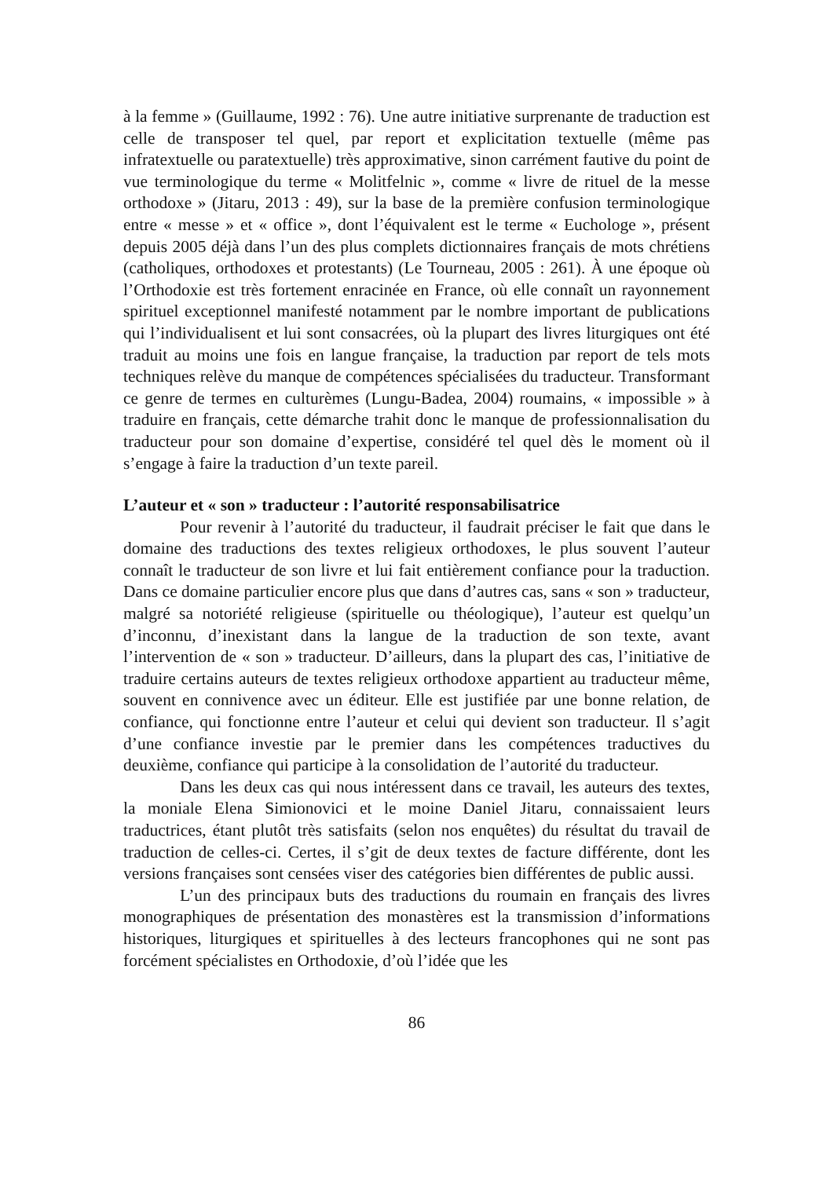à la femme » (Guillaume, 1992 : 76). Une autre initiative surprenante de traduction est celle de transposer tel quel, par report et explicitation textuelle (même pas infratextuelle ou paratextuelle) très approximative, sinon carrément fautive du point de vue terminologique du terme « Molitfelnic », comme « livre de rituel de la messe orthodoxe » (Jitaru, 2013 : 49), sur la base de la première confusion terminologique entre « messe » et « office », dont l’équivalent est le terme « Euchologe », présent depuis 2005 déjà dans l’un des plus complets dictionnaires français de mots chrétiens (catholiques, orthodoxes et protestants) (Le Tourneau, 2005 : 261). À une époque où l’Orthodoxie est très fortement enracinée en France, où elle connaît un rayonnement spirituel exceptionnel manifesté notamment par le nombre important de publications qui l’individualisent et lui sont consacrées, où la plupart des livres liturgiques ont été traduit au moins une fois en langue française, la traduction par report de tels mots techniques relève du manque de compétences spécialisées du traducteur. Transformant ce genre de termes en culturèmes (Lungu-Badea, 2004) roumains, « impossible » à traduire en français, cette démarche trahit donc le manque de professionnalisation du traducteur pour son domaine d’expertise, considéré tel quel dès le moment où il s’engage à faire la traduction d’un texte pareil.
L’auteur et « son » traducteur : l’autorité responsabilisatrice
Pour revenir à l’autorité du traducteur, il faudrait préciser le fait que dans le domaine des traductions des textes religieux orthodoxes, le plus souvent l’auteur connaît le traducteur de son livre et lui fait entièrement confiance pour la traduction. Dans ce domaine particulier encore plus que dans d’autres cas, sans « son » traducteur, malgré sa notoriété religieuse (spirituelle ou théologique), l’auteur est quelqu’un d’inconnu, d’inexistant dans la langue de la traduction de son texte, avant l’intervention de « son » traducteur. D’ailleurs, dans la plupart des cas, l’initiative de traduire certains auteurs de textes religieux orthodoxe appartient au traducteur même, souvent en connivence avec un éditeur. Elle est justifiée par une bonne relation, de confiance, qui fonctionne entre l’auteur et celui qui devient son traducteur. Il s’agit d’une confiance investie par le premier dans les compétences traductives du deuxième, confiance qui participe à la consolidation de l’autorité du traducteur.
Dans les deux cas qui nous intéressent dans ce travail, les auteurs des textes, la moniale Elena Simionovici et le moine Daniel Jitaru, connaissaient leurs traductrices, étant plutôt très satisfaits (selon nos enquêtes) du résultat du travail de traduction de celles-ci. Certes, il s’git de deux textes de facture différente, dont les versions françaises sont censées viser des catégories bien différentes de public aussi.
L’un des principaux buts des traductions du roumain en français des livres monographiques de présentation des monastères est la transmission d’informations historiques, liturgiques et spirituelles à des lecteurs francophones qui ne sont pas forcément spécialistes en Orthodoxie, d’où l’idée que les
86